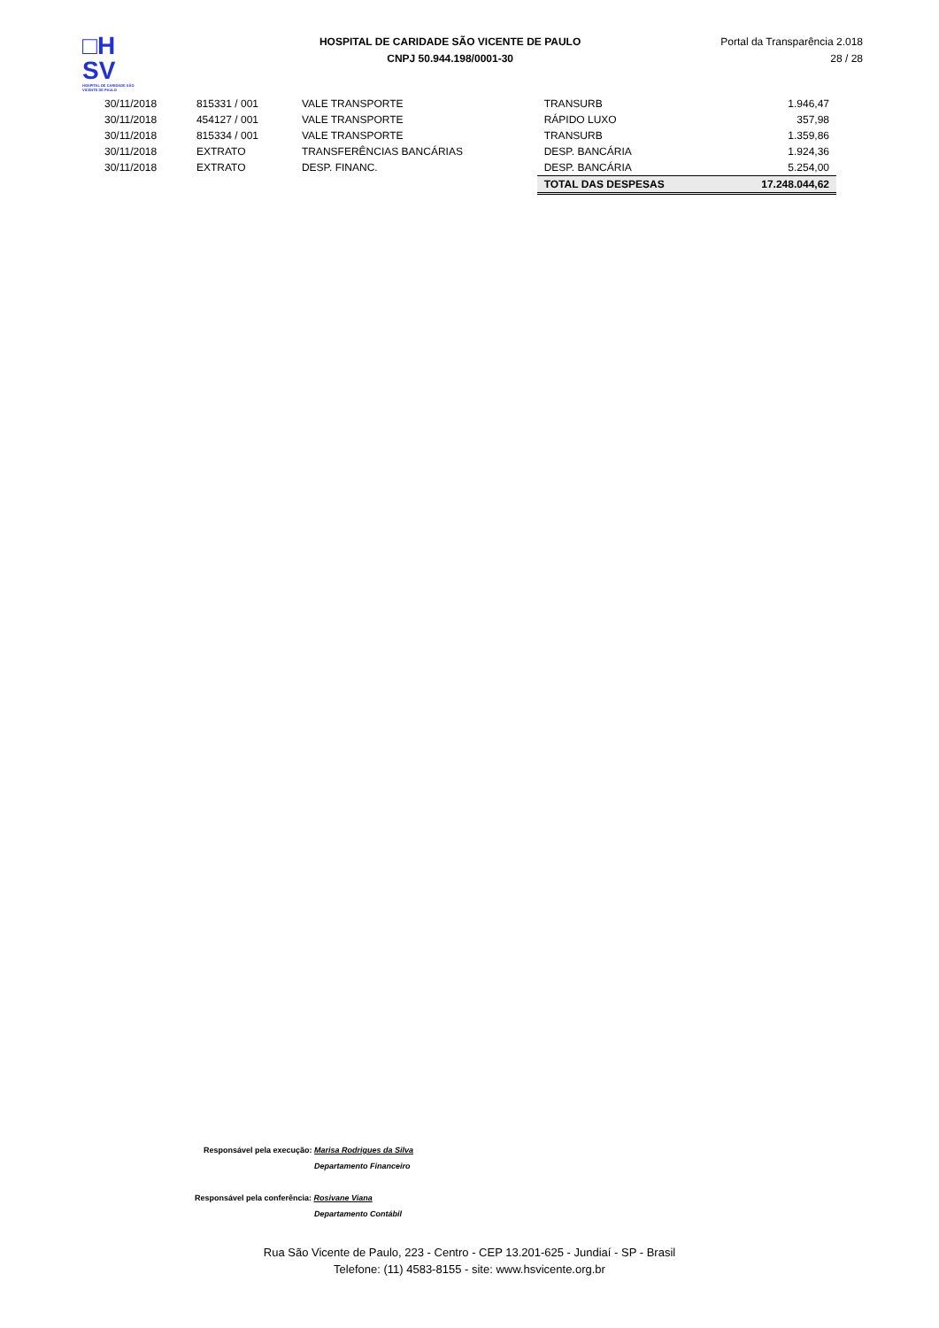□H
SV
HOSPITAL DE CARIDADE SÃO VICENTE DE PAULO
HOSPITAL DE CARIDADE SÃO VICENTE DE PAULO
CNPJ 50.944.198/0001-30
Portal da Transparência 2.018
28 / 28
| 30/11/2018 | 815331 / 001 | VALE TRANSPORTE | TRANSURB | 1.946,47 |
| 30/11/2018 | 454127 / 001 | VALE TRANSPORTE | RÁPIDO LUXO | 357,98 |
| 30/11/2018 | 815334 / 001 | VALE TRANSPORTE | TRANSURB | 1.359,86 |
| 30/11/2018 | EXTRATO | TRANSFERÊNCIAS BANCÁRIAS | DESP. BANCÁRIA | 1.924,36 |
| 30/11/2018 | EXTRATO | DESP. FINANC. | DESP. BANCÁRIA | 5.254,00 |
| | | | TOTAL DAS DESPESAS | 17.248.044,62 |
Responsável pela execução: Marisa Rodrigues da Silva
Departamento Financeiro
Responsável pela conferência: Rosivane Viana
Departamento Contábil
Rua São Vicente de Paulo, 223 - Centro - CEP 13.201-625 - Jundiaí - SP - Brasil
Telefone: (11) 4583-8155 - site: www.hsvicente.org.br